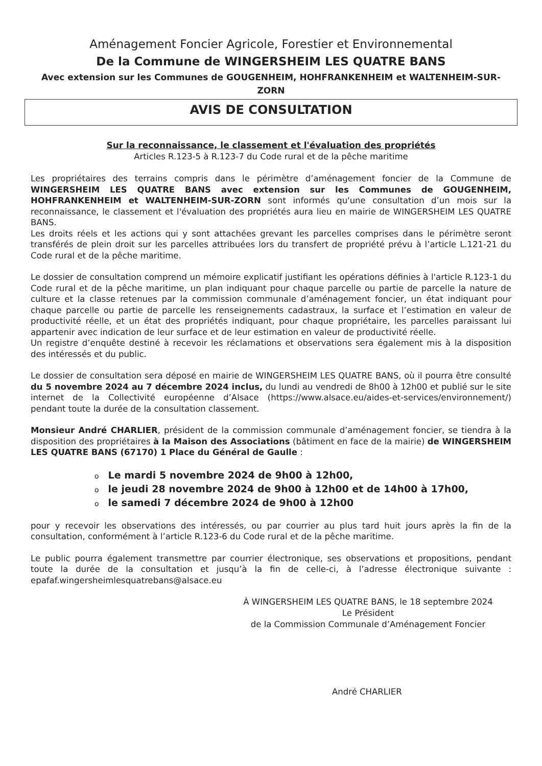Aménagement Foncier Agricole, Forestier et Environnemental
De la Commune de WINGERSHEIM LES QUATRE BANS
Avec extension sur les Communes de GOUGENHEIM, HOHFRANKENHEIM et WALTENHEIM-SUR-ZORN
AVIS DE CONSULTATION
Sur la reconnaissance, le classement et l'évaluation des propriétés
Articles R.123-5 à R.123-7 du Code rural et de la pêche maritime
Les propriétaires des terrains compris dans le périmètre d’aménagement foncier de la Commune de WINGERSHEIM LES QUATRE BANS avec extension sur les Communes de GOUGENHEIM, HOHFRANKENHEIM et WALTENHEIM-SUR-ZORN sont informés qu'une consultation d’un mois sur la reconnaissance, le classement et l'évaluation des propriétés aura lieu en mairie de WINGERSHEIM LES QUATRE BANS.
Les droits réels et les actions qui y sont attachées grevant les parcelles comprises dans le périmètre seront transférés de plein droit sur les parcelles attribuées lors du transfert de propriété prévu à l’article L.121-21 du Code rural et de la pêche maritime.
Le dossier de consultation comprend un mémoire explicatif justifiant les opérations définies à l'article R.123-1 du Code rural et de la pêche maritime, un plan indiquant pour chaque parcelle ou partie de parcelle la nature de culture et la classe retenues par la commission communale d’aménagement foncier, un état indiquant pour chaque parcelle ou partie de parcelle les renseignements cadastraux, la surface et l’estimation en valeur de productivité réelle, et un état des propriétés indiquant, pour chaque propriétaire, les parcelles paraissant lui appartenir avec indication de leur surface et de leur estimation en valeur de productivité réelle.
Un registre d’enquête destiné à recevoir les réclamations et observations sera également mis à la disposition des intéressés et du public.
Le dossier de consultation sera déposé en mairie de WINGERSHEIM LES QUATRE BANS, où il pourra être consulté du 5 novembre 2024 au 7 décembre 2024 inclus, du lundi au vendredi de 8h00 à 12h00 et publié sur le site internet de la Collectivité européenne d’Alsace (https://www.alsace.eu/aides-et-services/environnement/) pendant toute la durée de la consultation classement.
Monsieur André CHARLIER, président de la commission communale d’aménagement foncier, se tiendra à la disposition des propriétaires à la Maison des Associations (bâtiment en face de la mairie) de WINGERSHEIM LES QUATRE BANS (67170) 1 Place du Général de Gaulle :
o Le mardi 5 novembre 2024 de 9h00 à 12h00,
ole jeudi 28 novembre 2024 de 9h00 à 12h00 et de 14h00 à 17h00,
ole samedi 7 décembre 2024 de 9h00 à 12h00
pour y recevoir les observations des intéressés, ou par courrier au plus tard huit jours après la fin de la consultation, conformément à l’article R.123-6 du Code rural et de la pêche maritime.
Le public pourra également transmettre par courrier électronique, ses observations et propositions, pendant toute la durée de la consultation et jusqu’à la fin de celle-ci, à l’adresse électronique suivante : epafaf.wingersheimlesquatrebans@alsace.eu
À WINGERSHEIM LES QUATRE BANS, le 18 septembre 2024
Le Président
de la Commission Communale d’Aménagement Foncier
André CHARLIER